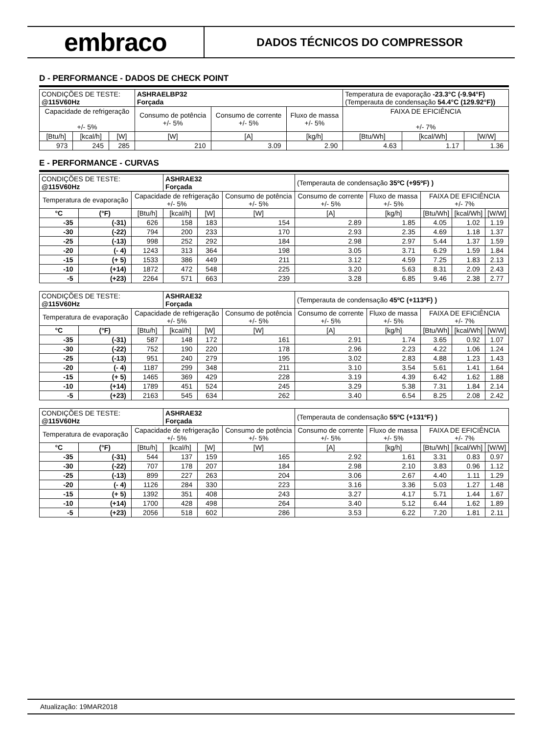embraco
DADOS TÉCNICOS DO COMPRESSOR
D - PERFORMANCE - DADOS DE CHECK POINT
| CONDIÇÕES DE TESTE: @115V60Hz | | | ASHRAELBP32 Forçada | | | Temperatura de evaporação -23.3°C (-9.94°F) (Temperauta de condensação 54.4°C (129.92°F)) | | |
| Capacidade de refrigeração +/- 5% | | | Consumo de potência +/- 5% | Consumo de corrente +/- 5% | Fluxo de massa +/- 5% | FAIXA DE EFICIÊNCIA +/- 7% | | |
| [Btu/h] | [kcal/h] | [W] | [W] | [A] | [kg/h] | [Btu/Wh] | [kcal/Wh] | [W/W] |
| 973 | 245 | 285 | 210 | 3.09 | 2.90 | 4.63 | 1.17 | 1.36 |
E - PERFORMANCE - CURVAS
| CONDIÇÕES DE TESTE: @115V60Hz | | | ASHRAE32 Forçada | | | (Temperauta de condensação 35ºC (+95ºF) ) | | | | |
| Temperatura de evaporação | | Capacidade de refrigeração +/- 5% | | | Consumo de potência +/- 5% | Consumo de corrente +/- 5% | Fluxo de massa +/- 5% | FAIXA DE EFICIÊNCIA +/- 7% | | |
| °C | (°F) | [Btu/h] | [kcal/h] | [W] | [W] | [A] | [kg/h] | [Btu/Wh] | [kcal/Wh] | [W/W] |
| -35 | (-31) | 626 | 158 | 183 | 154 | 2.89 | 1.85 | 4.05 | 1.02 | 1.19 |
| -30 | (-22) | 794 | 200 | 233 | 170 | 2.93 | 2.35 | 4.69 | 1.18 | 1.37 |
| -25 | (-13) | 998 | 252 | 292 | 184 | 2.98 | 2.97 | 5.44 | 1.37 | 1.59 |
| -20 | (- 4) | 1243 | 313 | 364 | 198 | 3.05 | 3.71 | 6.29 | 1.59 | 1.84 |
| -15 | (+ 5) | 1533 | 386 | 449 | 211 | 3.12 | 4.59 | 7.25 | 1.83 | 2.13 |
| -10 | (+14) | 1872 | 472 | 548 | 225 | 3.20 | 5.63 | 8.31 | 2.09 | 2.43 |
| -5 | (+23) | 2264 | 571 | 663 | 239 | 3.28 | 6.85 | 9.46 | 2.38 | 2.77 |
| CONDIÇÕES DE TESTE: @115V60Hz | | | ASHRAE32 Forçada | | | (Temperauta de condensação 45ºC (+113ºF) ) | | | | |
| Temperatura de evaporação | | Capacidade de refrigeração +/- 5% | | | Consumo de potência +/- 5% | Consumo de corrente +/- 5% | Fluxo de massa +/- 5% | FAIXA DE EFICIÊNCIA +/- 7% | | |
| °C | (°F) | [Btu/h] | [kcal/h] | [W] | [W] | [A] | [kg/h] | [Btu/Wh] | [kcal/Wh] | [W/W] |
| -35 | (-31) | 587 | 148 | 172 | 161 | 2.91 | 1.74 | 3.65 | 0.92 | 1.07 |
| -30 | (-22) | 752 | 190 | 220 | 178 | 2.96 | 2.23 | 4.22 | 1.06 | 1.24 |
| -25 | (-13) | 951 | 240 | 279 | 195 | 3.02 | 2.83 | 4.88 | 1.23 | 1.43 |
| -20 | (- 4) | 1187 | 299 | 348 | 211 | 3.10 | 3.54 | 5.61 | 1.41 | 1.64 |
| -15 | (+ 5) | 1465 | 369 | 429 | 228 | 3.19 | 4.39 | 6.42 | 1.62 | 1.88 |
| -10 | (+14) | 1789 | 451 | 524 | 245 | 3.29 | 5.38 | 7.31 | 1.84 | 2.14 |
| -5 | (+23) | 2163 | 545 | 634 | 262 | 3.40 | 6.54 | 8.25 | 2.08 | 2.42 |
| CONDIÇÕES DE TESTE: @115V60Hz | | | ASHRAE32 Forçada | | | (Temperauta de condensação 55ºC (+131ºF) ) | | | | |
| Temperatura de evaporação | | Capacidade de refrigeração +/- 5% | | | Consumo de potência +/- 5% | Consumo de corrente +/- 5% | Fluxo de massa +/- 5% | FAIXA DE EFICIÊNCIA +/- 7% | | |
| °C | (°F) | [Btu/h] | [kcal/h] | [W] | [W] | [A] | [kg/h] | [Btu/Wh] | [kcal/Wh] | [W/W] |
| -35 | (-31) | 544 | 137 | 159 | 165 | 2.92 | 1.61 | 3.31 | 0.83 | 0.97 |
| -30 | (-22) | 707 | 178 | 207 | 184 | 2.98 | 2.10 | 3.83 | 0.96 | 1.12 |
| -25 | (-13) | 899 | 227 | 263 | 204 | 3.06 | 2.67 | 4.40 | 1.11 | 1.29 |
| -20 | (- 4) | 1126 | 284 | 330 | 223 | 3.16 | 3.36 | 5.03 | 1.27 | 1.48 |
| -15 | (+ 5) | 1392 | 351 | 408 | 243 | 3.27 | 4.17 | 5.71 | 1.44 | 1.67 |
| -10 | (+14) | 1700 | 428 | 498 | 264 | 3.40 | 5.12 | 6.44 | 1.62 | 1.89 |
| -5 | (+23) | 2056 | 518 | 602 | 286 | 3.53 | 6.22 | 7.20 | 1.81 | 2.11 |
Atualização: 19MAR2018